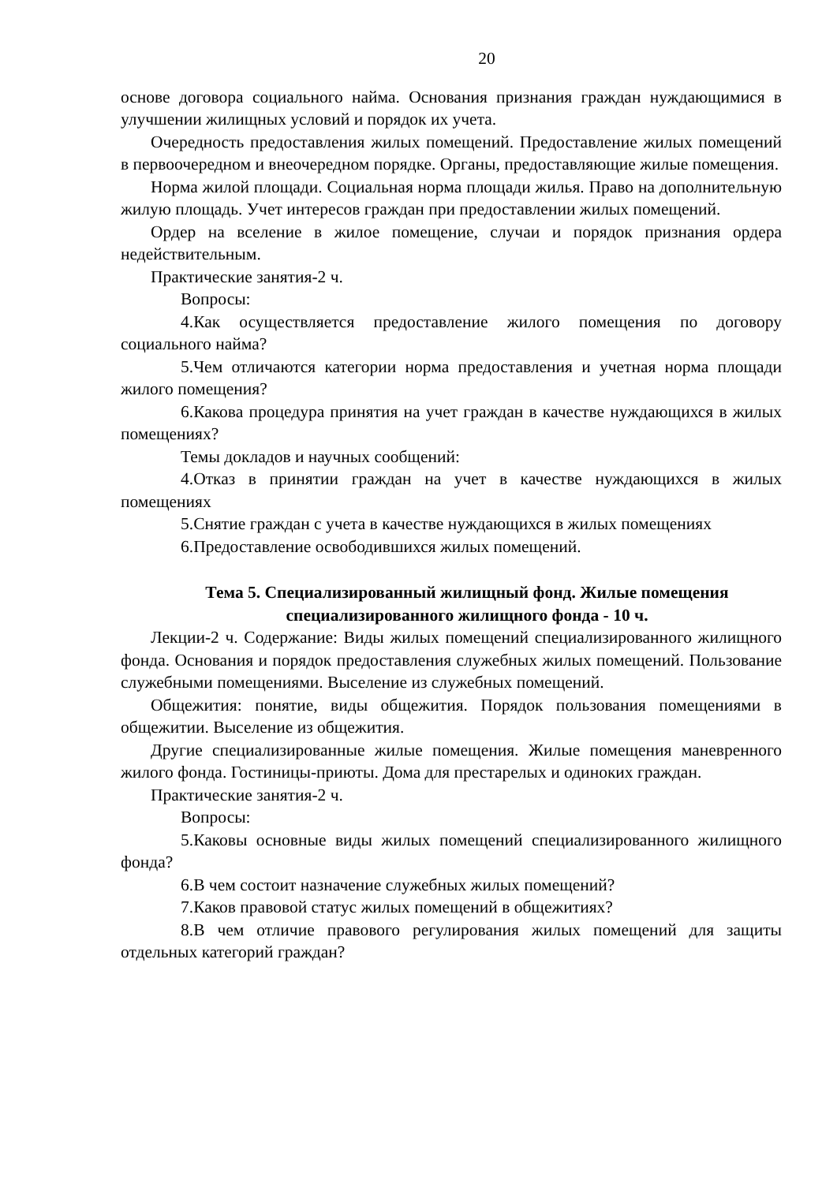20
основе договора социального найма. Основания признания граждан нуждающимися в улучшении жилищных условий и порядок их учета.
Очередность предоставления жилых помещений. Предоставление жилых помещений в первоочередном и внеочередном порядке. Органы, предоставляющие жилые помещения.
Норма жилой площади. Социальная норма площади жилья. Право на дополнительную жилую площадь. Учет интересов граждан при предоставлении жилых помещений.
Ордер на вселение в жилое помещение, случаи и порядок признания ордера недействительным.
Практические занятия-2 ч.
Вопросы:
4.Как осуществляется предоставление жилого помещения по договору социального найма?
5.Чем отличаются категории норма предоставления и учетная норма площади жилого помещения?
6.Какова процедура принятия на учет граждан в качестве нуждающихся в жилых помещениях?
Темы докладов и научных сообщений:
4.Отказ в принятии граждан на учет в качестве нуждающихся в жилых помещениях
5.Снятие граждан с учета в качестве нуждающихся в жилых помещениях
6.Предоставление освободившихся жилых помещений.
Тема 5. Специализированный жилищный фонд. Жилые помещения
специализированного жилищного фонда - 10 ч.
Лекции-2 ч. Содержание: Виды жилых помещений специализированного жилищного фонда. Основания и порядок предоставления служебных жилых помещений. Пользование служебными помещениями. Выселение из служебных помещений.
Общежития: понятие, виды общежития. Порядок пользования помещениями в общежитии. Выселение из общежития.
Другие специализированные жилые помещения. Жилые помещения маневренного жилого фонда. Гостиницы-приюты. Дома для престарелых и одиноких граждан.
Практические занятия-2 ч.
Вопросы:
5.Каковы основные виды жилых помещений специализированного жилищного фонда?
6.В чем состоит назначение служебных жилых помещений?
7.Каков правовой статус жилых помещений в общежитиях?
8.В чем отличие правового регулирования жилых помещений для защиты отдельных категорий граждан?